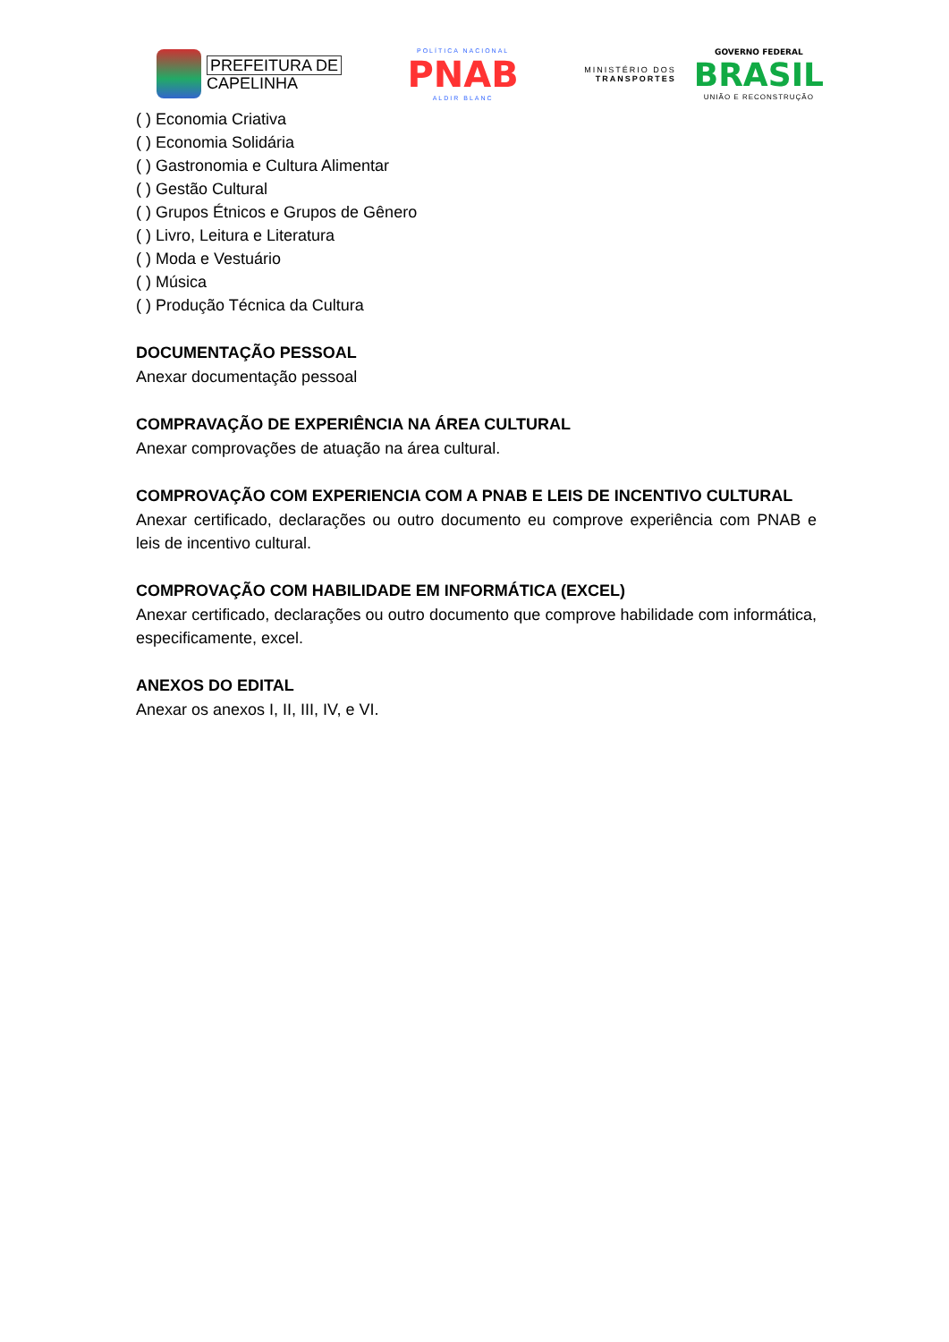PREFEITURA DE
CAPELINHA
POLÍTICA NACIONAL
PNAB
ALDIR BLANC
MINISTÉRIO DOS
TRANSPORTES
GOVERNO FEDERAL
BRASIL
UNIÃO E RECONSTRUÇÃO
( ) Economia Criativa
( ) Economia Solidária
( ) Gastronomia e Cultura Alimentar
( ) Gestão Cultural
( ) Grupos Étnicos e Grupos de Gênero
( ) Livro, Leitura e Literatura
( ) Moda e Vestuário
( ) Música
( ) Produção Técnica da Cultura
DOCUMENTAÇÃO PESSOAL
Anexar documentação pessoal
COMPRAVAÇÃO DE EXPERIÊNCIA NA ÁREA CULTURAL
Anexar comprovações de atuação na área cultural.
COMPROVAÇÃO COM EXPERIENCIA COM A PNAB E LEIS DE INCENTIVO CULTURAL
Anexar certificado, declarações ou outro documento eu comprove experiência com PNAB e leis de incentivo cultural.
COMPROVAÇÃO COM HABILIDADE EM INFORMÁTICA (EXCEL)
Anexar certificado, declarações ou outro documento que comprove habilidade com informática, especificamente, excel.
ANEXOS DO EDITAL
Anexar os anexos I, II, III, IV, e VI.